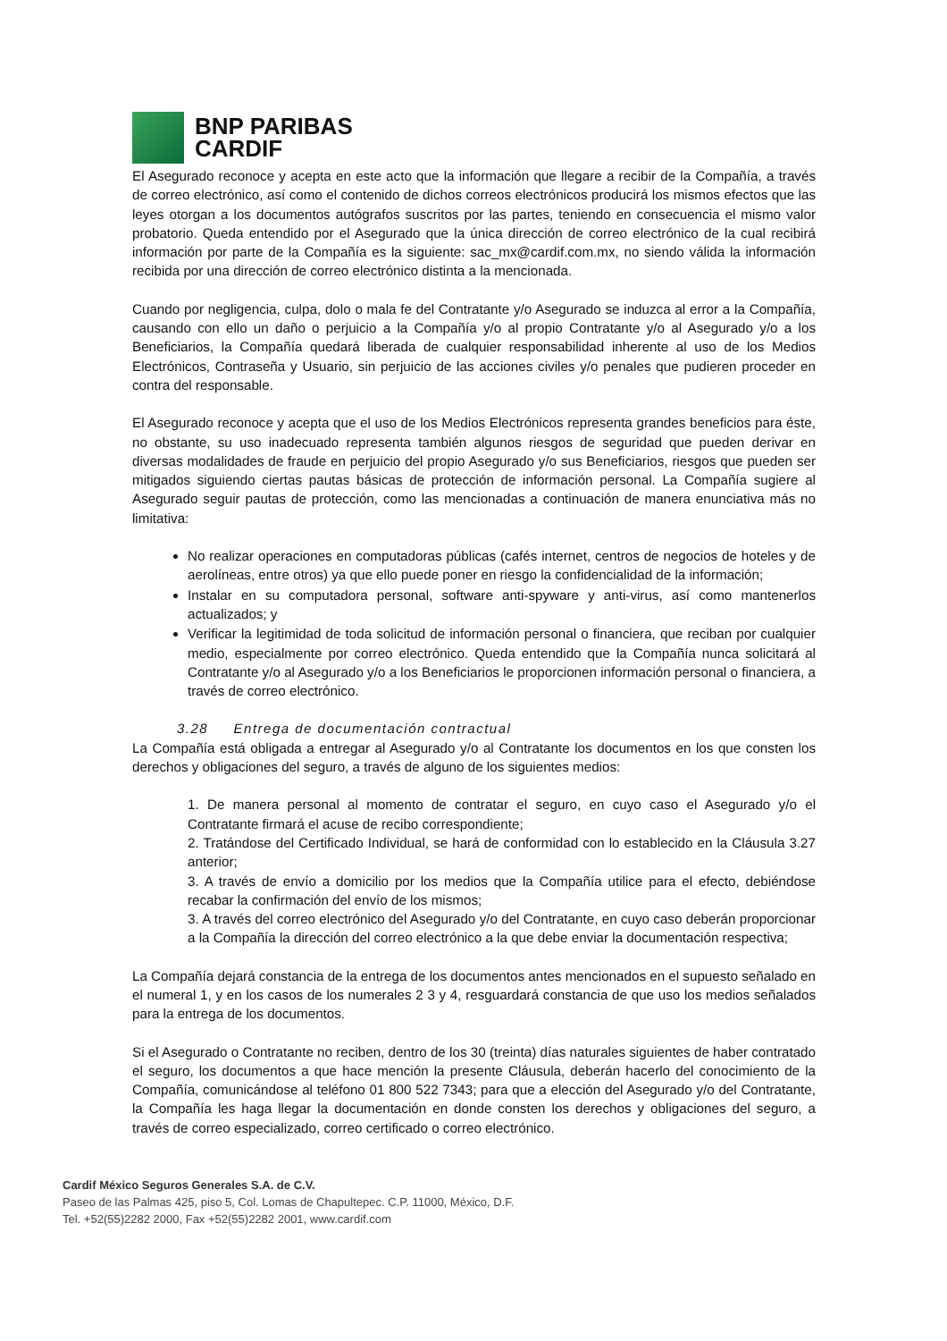BNP PARIBAS
CARDIF
El Asegurado reconoce y acepta en este acto que la información que llegare a recibir de la Compañía, a través de correo electrónico, así como el contenido de dichos correos electrónicos producirá los mismos efectos que las leyes otorgan a los documentos autógrafos suscritos por las partes, teniendo en consecuencia el mismo valor probatorio. Queda entendido por el Asegurado que la única dirección de correo electrónico de la cual recibirá información por parte de la Compañía es la siguiente: sac_mx@cardif.com.mx, no siendo válida la información recibida por una dirección de correo electrónico distinta a la mencionada.
Cuando por negligencia, culpa, dolo o mala fe del Contratante y/o Asegurado se induzca al error a la Compañía, causando con ello un daño o perjuicio a la Compañía y/o al propio Contratante y/o al Asegurado y/o a los Beneficiarios, la Compañía quedará liberada de cualquier responsabilidad inherente al uso de los Medios Electrónicos, Contraseña y Usuario, sin perjuicio de las acciones civiles y/o penales que pudieren proceder en contra del responsable.
El Asegurado reconoce y acepta que el uso de los Medios Electrónicos representa grandes beneficios para éste, no obstante, su uso inadecuado representa también algunos riesgos de seguridad que pueden derivar en diversas modalidades de fraude en perjuicio del propio Asegurado y/o sus Beneficiarios, riesgos que pueden ser mitigados siguiendo ciertas pautas básicas de protección de información personal. La Compañía sugiere al Asegurado seguir pautas de protección, como las mencionadas a continuación de manera enunciativa más no limitativa:
No realizar operaciones en computadoras públicas (cafés internet, centros de negocios de hoteles y de aerolíneas, entre otros) ya que ello puede poner en riesgo la confidencialidad de la información;
Instalar en su computadora personal, software anti-spyware y anti-virus, así como mantenerlos actualizados; y
Verificar la legitimidad de toda solicitud de información personal o financiera, que reciban por cualquier medio, especialmente por correo electrónico. Queda entendido que la Compañía nunca solicitará al Contratante y/o al Asegurado y/o a los Beneficiarios le proporcionen información personal o financiera, a través de correo electrónico.
3.28 Entrega de documentación contractual
La Compañía está obligada a entregar al Asegurado y/o al Contratante los documentos en los que consten los derechos y obligaciones del seguro, a través de alguno de los siguientes medios:
1. De manera personal al momento de contratar el seguro, en cuyo caso el Asegurado y/o el Contratante firmará el acuse de recibo correspondiente;
2. Tratándose del Certificado Individual, se hará de conformidad con lo establecido en la Cláusula 3.27 anterior;
3. A través de envío a domicilio por los medios que la Compañía utilice para el efecto, debiéndose recabar la confirmación del envío de los mismos;
3. A través del correo electrónico del Asegurado y/o del Contratante, en cuyo caso deberán proporcionar a la Compañía la dirección del correo electrónico a la que debe enviar la documentación respectiva;
La Compañía dejará constancia de la entrega de los documentos antes mencionados en el supuesto señalado en el numeral 1, y en los casos de los numerales 2 3 y 4, resguardará constancia de que uso los medios señalados para la entrega de los documentos.
Si el Asegurado o Contratante no reciben, dentro de los 30 (treinta) días naturales siguientes de haber contratado el seguro, los documentos a que hace mención la presente Cláusula, deberán hacerlo del conocimiento de la Compañía, comunicándose al teléfono 01 800 522 7343; para que a elección del Asegurado y/o del Contratante, la Compañía les haga llegar la documentación en donde consten los derechos y obligaciones del seguro, a través de correo especializado, correo certificado o correo electrónico.
Cardif México Seguros Generales S.A. de C.V.
Paseo de las Palmas 425, piso 5, Col. Lomas de Chapultepec. C.P. 11000, México, D.F.
Tel. +52(55)2282 2000, Fax +52(55)2282 2001, www.cardif.com